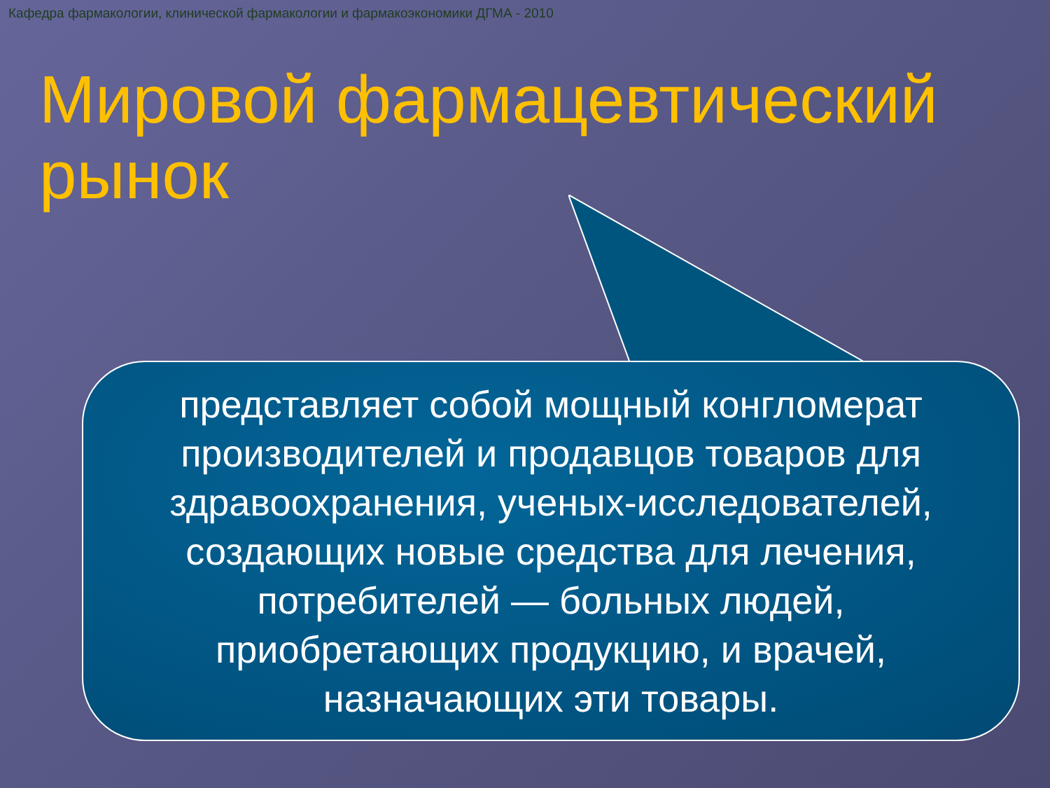Кафедра фармакологии, клинической фармакологии и фармакоэкономики ДГМА - 2010
Мировой фармацевтический рынок
представляет собой мощный конгломерат производителей и продавцов товаров для здравоохранения, ученых-исследователей, создающих новые средства для лечения, потребителей — больных людей, приобретающих продукцию, и врачей, назначающих эти товары.